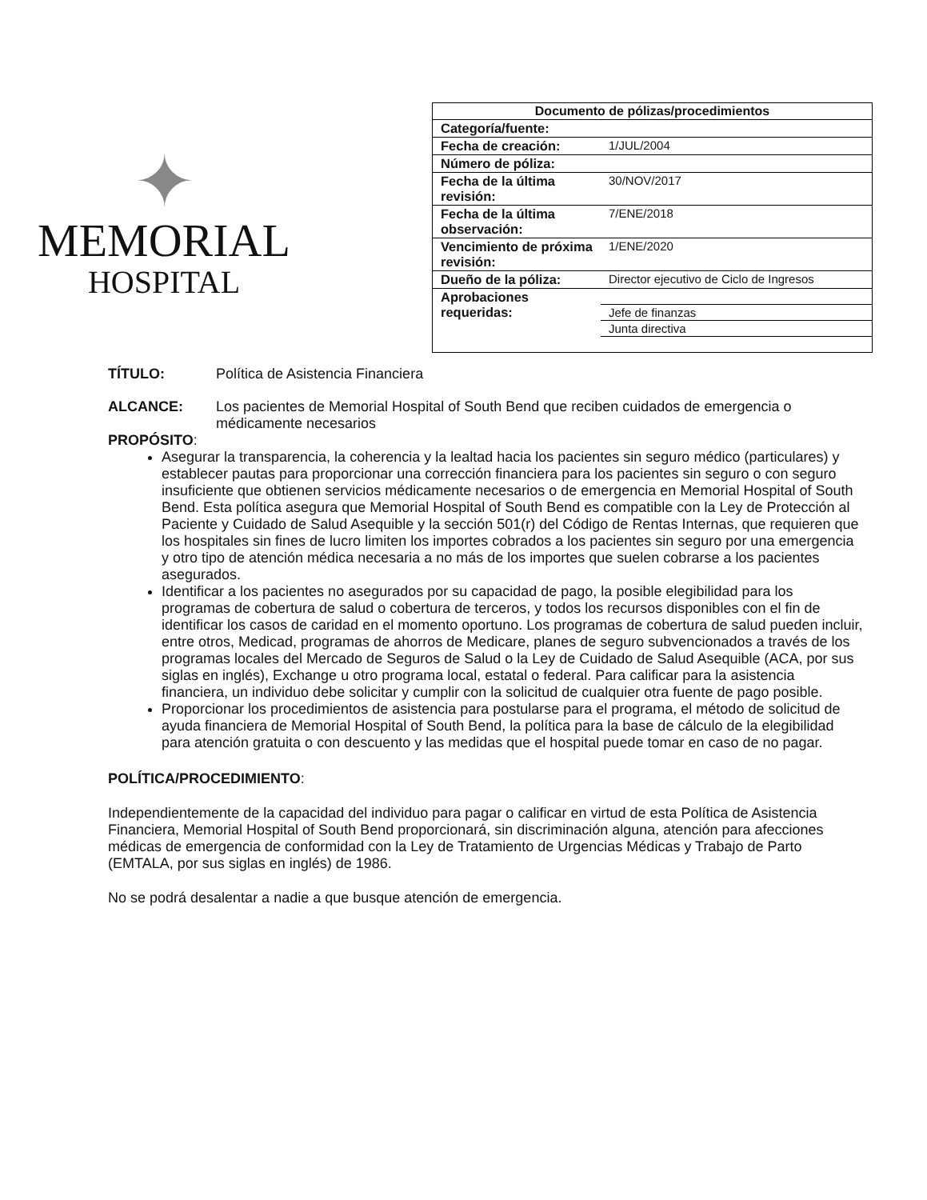✦
MEMORIAL
HOSPITAL
| Documento de pólizas/procedimientos | |
| --- | --- |
| Categoría/fuente: | |
| Fecha de creación: | 1/JUL/2004 |
| Número de póliza: | |
| Fecha de la última revisión: | 30/NOV/2017 |
| Fecha de la última observación: | 7/ENE/2018 |
| Vencimiento de próxima revisión: | 1/ENE/2020 |
| Dueño de la póliza: | Director ejecutivo de Ciclo de Ingresos |
| Aprobaciones requeridas: | |
| | Jefe de finanzas |
| | Junta directiva |
TÍTULO: Política de Asistencia Financiera
ALCANCE: Los pacientes de Memorial Hospital of South Bend que reciben cuidados de emergencia o médicamente necesarios
PROPÓSITO:
Asegurar la transparencia, la coherencia y la lealtad hacia los pacientes sin seguro médico (particulares) y establecer pautas para proporcionar una corrección financiera para los pacientes sin seguro o con seguro insuficiente que obtienen servicios médicamente necesarios o de emergencia en Memorial Hospital of South Bend. Esta política asegura que Memorial Hospital of South Bend es compatible con la Ley de Protección al Paciente y Cuidado de Salud Asequible y la sección 501(r) del Código de Rentas Internas, que requieren que los hospitales sin fines de lucro limiten los importes cobrados a los pacientes sin seguro por una emergencia y otro tipo de atención médica necesaria a no más de los importes que suelen cobrarse a los pacientes asegurados.
Identificar a los pacientes no asegurados por su capacidad de pago, la posible elegibilidad para los programas de cobertura de salud o cobertura de terceros, y todos los recursos disponibles con el fin de identificar los casos de caridad en el momento oportuno. Los programas de cobertura de salud pueden incluir, entre otros, Medicad, programas de ahorros de Medicare, planes de seguro subvencionados a través de los programas locales del Mercado de Seguros de Salud o la Ley de Cuidado de Salud Asequible (ACA, por sus siglas en inglés), Exchange u otro programa local, estatal o federal. Para calificar para la asistencia financiera, un individuo debe solicitar y cumplir con la solicitud de cualquier otra fuente de pago posible.
Proporcionar los procedimientos de asistencia para postularse para el programa, el método de solicitud de ayuda financiera de Memorial Hospital of South Bend, la política para la base de cálculo de la elegibilidad para atención gratuita o con descuento y las medidas que el hospital puede tomar en caso de no pagar.
POLÍTICA/PROCEDIMIENTO:
Independientemente de la capacidad del individuo para pagar o calificar en virtud de esta Política de Asistencia Financiera, Memorial Hospital of South Bend proporcionará, sin discriminación alguna, atención para afecciones médicas de emergencia de conformidad con la Ley de Tratamiento de Urgencias Médicas y Trabajo de Parto (EMTALA, por sus siglas en inglés) de 1986.
No se podrá desalentar a nadie a que busque atención de emergencia.